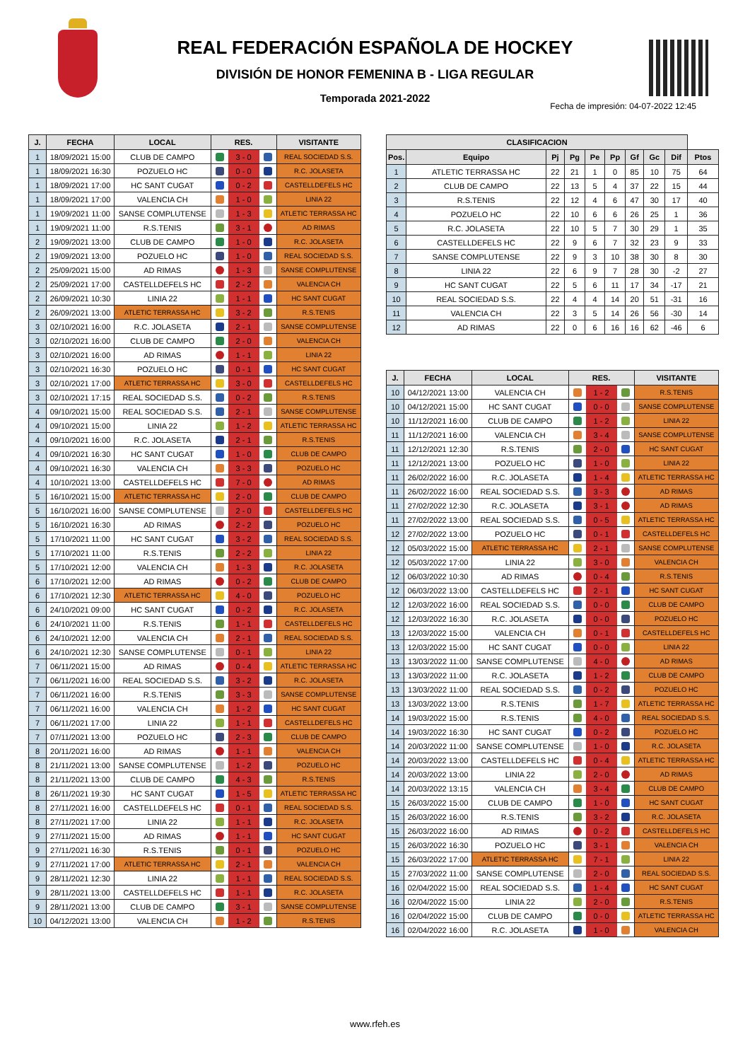REAL FEDERACIÓN ESPAÑOLA DE HOCKEY
DIVISIÓN DE HONOR FEMENINA B - LIGA REGULAR
Temporada 2021-2022
Fecha de impresión: 04-07-2022 12:45
| J. | FECHA | LOCAL | RES. | | | VISITANTE |
| --- | --- | --- | --- | --- | --- | --- |
| 1 | 18/09/2021 15:00 | CLUB DE CAMPO | | 3 - 0 | | REAL SOCIEDAD S.S. |
| 1 | 18/09/2021 16:30 | POZUELO HC | | 0 - 0 | | R.C. JOLASETA |
| 1 | 18/09/2021 17:00 | HC SANT CUGAT | | 0 - 2 | | CASTELLDEFELS HC |
| 1 | 18/09/2021 17:00 | VALENCIA CH | | 1 - 0 | | LINIA 22 |
| 1 | 19/09/2021 11:00 | SANSE COMPLUTENSE | | 1 - 3 | | ATLETIC TERRASSA HC |
| 1 | 19/09/2021 11:00 | R.S.TENIS | | 3 - 1 | | AD RIMAS |
| 2 | 19/09/2021 13:00 | CLUB DE CAMPO | | 1 - 0 | | R.C. JOLASETA |
| 2 | 19/09/2021 13:00 | POZUELO HC | | 1 - 0 | | REAL SOCIEDAD S.S. |
| 2 | 25/09/2021 15:00 | AD RIMAS | | 1 - 3 | | SANSE COMPLUTENSE |
| 2 | 25/09/2021 17:00 | CASTELLDEFELS HC | | 2 - 2 | | VALENCIA CH |
| 2 | 26/09/2021 10:30 | LINIA 22 | | 1 - 1 | | HC SANT CUGAT |
| 2 | 26/09/2021 13:00 | ATLETIC TERRASSA HC | | 3 - 2 | | R.S.TENIS |
| 3 | 02/10/2021 16:00 | R.C. JOLASETA | | 2 - 1 | | SANSE COMPLUTENSE |
| 3 | 02/10/2021 16:00 | CLUB DE CAMPO | | 2 - 0 | | VALENCIA CH |
| 3 | 02/10/2021 16:00 | AD RIMAS | | 1 - 1 | | LINIA 22 |
| 3 | 02/10/2021 16:30 | POZUELO HC | | 0 - 1 | | HC SANT CUGAT |
| 3 | 02/10/2021 17:00 | ATLETIC TERRASSA HC | | 3 - 0 | | CASTELLDEFELS HC |
| 3 | 02/10/2021 17:15 | REAL SOCIEDAD S.S. | | 0 - 2 | | R.S.TENIS |
| 4 | 09/10/2021 15:00 | REAL SOCIEDAD S.S. | | 2 - 1 | | SANSE COMPLUTENSE |
| 4 | 09/10/2021 15:00 | LINIA 22 | | 1 - 2 | | ATLETIC TERRASSA HC |
| 4 | 09/10/2021 16:00 | R.C. JOLASETA | | 2 - 1 | | R.S.TENIS |
| 4 | 09/10/2021 16:30 | HC SANT CUGAT | | 1 - 0 | | CLUB DE CAMPO |
| 4 | 09/10/2021 16:30 | VALENCIA CH | | 3 - 3 | | POZUELO HC |
| 4 | 10/10/2021 13:00 | CASTELLDEFELS HC | | 7 - 0 | | AD RIMAS |
| 5 | 16/10/2021 15:00 | ATLETIC TERRASSA HC | | 2 - 0 | | CLUB DE CAMPO |
| 5 | 16/10/2021 16:00 | SANSE COMPLUTENSE | | 2 - 0 | | CASTELLDEFELS HC |
| 5 | 16/10/2021 16:30 | AD RIMAS | | 2 - 2 | | POZUELO HC |
| 5 | 17/10/2021 11:00 | HC SANT CUGAT | | 3 - 2 | | REAL SOCIEDAD S.S. |
| 5 | 17/10/2021 11:00 | R.S.TENIS | | 2 - 2 | | LINIA 22 |
| 5 | 17/10/2021 12:00 | VALENCIA CH | | 1 - 3 | | R.C. JOLASETA |
| 6 | 17/10/2021 12:00 | AD RIMAS | | 0 - 2 | | CLUB DE CAMPO |
| 6 | 17/10/2021 12:30 | ATLETIC TERRASSA HC | | 4 - 0 | | POZUELO HC |
| 6 | 24/10/2021 09:00 | HC SANT CUGAT | | 0 - 2 | | R.C. JOLASETA |
| 6 | 24/10/2021 11:00 | R.S.TENIS | | 1 - 1 | | CASTELLDEFELS HC |
| 6 | 24/10/2021 12:00 | VALENCIA CH | | 2 - 1 | | REAL SOCIEDAD S.S. |
| 6 | 24/10/2021 12:30 | SANSE COMPLUTENSE | | 0 - 1 | | LINIA 22 |
| 7 | 06/11/2021 15:00 | AD RIMAS | | 0 - 4 | | ATLETIC TERRASSA HC |
| 7 | 06/11/2021 16:00 | REAL SOCIEDAD S.S. | | 3 - 2 | | R.C. JOLASETA |
| 7 | 06/11/2021 16:00 | R.S.TENIS | | 3 - 3 | | SANSE COMPLUTENSE |
| 7 | 06/11/2021 16:00 | VALENCIA CH | | 1 - 2 | | HC SANT CUGAT |
| 7 | 06/11/2021 17:00 | LINIA 22 | | 1 - 1 | | CASTELLDEFELS HC |
| 7 | 07/11/2021 13:00 | POZUELO HC | | 2 - 3 | | CLUB DE CAMPO |
| 8 | 20/11/2021 16:00 | AD RIMAS | | 1 - 1 | | VALENCIA CH |
| 8 | 21/11/2021 13:00 | SANSE COMPLUTENSE | | 1 - 2 | | POZUELO HC |
| 8 | 21/11/2021 13:00 | CLUB DE CAMPO | | 4 - 3 | | R.S.TENIS |
| 8 | 26/11/2021 19:30 | HC SANT CUGAT | | 1 - 5 | | ATLETIC TERRASSA HC |
| 8 | 27/11/2021 16:00 | CASTELLDEFELS HC | | 0 - 1 | | REAL SOCIEDAD S.S. |
| 8 | 27/11/2021 17:00 | LINIA 22 | | 1 - 1 | | R.C. JOLASETA |
| 9 | 27/11/2021 15:00 | AD RIMAS | | 1 - 1 | | HC SANT CUGAT |
| 9 | 27/11/2021 16:30 | R.S.TENIS | | 0 - 1 | | POZUELO HC |
| 9 | 27/11/2021 17:00 | ATLETIC TERRASSA HC | | 2 - 1 | | VALENCIA CH |
| 9 | 28/11/2021 12:30 | LINIA 22 | | 1 - 1 | | REAL SOCIEDAD S.S. |
| 9 | 28/11/2021 13:00 | CASTELLDEFELS HC | | 1 - 1 | | R.C. JOLASETA |
| 9 | 28/11/2021 13:00 | CLUB DE CAMPO | | 3 - 1 | | SANSE COMPLUTENSE |
| 10 | 04/12/2021 13:00 | VALENCIA CH | | 1 - 2 | | R.S.TENIS |
| CLASIFICACION | | | | | | | | | |
| --- | --- | --- | --- | --- | --- | --- | --- | --- | --- |
| Pos. | Equipo | Pj | Pg | Pe | Pp | Gf | Gc | Dif | Ptos |
| 1 | ATLETIC TERRASSA HC | 22 | 21 | 1 | 0 | 85 | 10 | 75 | 64 |
| 2 | CLUB DE CAMPO | 22 | 13 | 5 | 4 | 37 | 22 | 15 | 44 |
| 3 | R.S.TENIS | 22 | 12 | 4 | 6 | 47 | 30 | 17 | 40 |
| 4 | POZUELO HC | 22 | 10 | 6 | 6 | 26 | 25 | 1 | 36 |
| 5 | R.C. JOLASETA | 22 | 10 | 5 | 7 | 30 | 29 | 1 | 35 |
| 6 | CASTELLDEFELS HC | 22 | 9 | 6 | 7 | 32 | 23 | 9 | 33 |
| 7 | SANSE COMPLUTENSE | 22 | 9 | 3 | 10 | 38 | 30 | 8 | 30 |
| 8 | LINIA 22 | 22 | 6 | 9 | 7 | 28 | 30 | -2 | 27 |
| 9 | HC SANT CUGAT | 22 | 5 | 6 | 11 | 17 | 34 | -17 | 21 |
| 10 | REAL SOCIEDAD S.S. | 22 | 4 | 4 | 14 | 20 | 51 | -31 | 16 |
| 11 | VALENCIA CH | 22 | 3 | 5 | 14 | 26 | 56 | -30 | 14 |
| 12 | AD RIMAS | 22 | 0 | 6 | 16 | 16 | 62 | -46 | 6 |
| J. | FECHA | LOCAL | RES. | | | VISITANTE |
| --- | --- | --- | --- | --- | --- | --- |
| 10 | 04/12/2021 13:00 | VALENCIA CH | | 1 - 2 | | R.S.TENIS |
| 10 | 04/12/2021 15:00 | HC SANT CUGAT | | 0 - 0 | | SANSE COMPLUTENSE |
| 10 | 11/12/2021 16:00 | CLUB DE CAMPO | | 1 - 2 | | LINIA 22 |
| 11 | 11/12/2021 16:00 | VALENCIA CH | | 3 - 4 | | SANSE COMPLUTENSE |
| 11 | 12/12/2021 12:30 | R.S.TENIS | | 2 - 0 | | HC SANT CUGAT |
| 11 | 12/12/2021 13:00 | POZUELO HC | | 1 - 0 | | LINIA 22 |
| 11 | 26/02/2022 16:00 | R.C. JOLASETA | | 1 - 4 | | ATLETIC TERRASSA HC |
| 11 | 26/02/2022 16:00 | REAL SOCIEDAD S.S. | | 3 - 3 | | AD RIMAS |
| 11 | 27/02/2022 12:30 | R.C. JOLASETA | | 3 - 1 | | AD RIMAS |
| 11 | 27/02/2022 13:00 | REAL SOCIEDAD S.S. | | 0 - 5 | | ATLETIC TERRASSA HC |
| 12 | 27/02/2022 13:00 | POZUELO HC | | 0 - 1 | | CASTELLDEFELS HC |
| 12 | 05/03/2022 15:00 | ATLETIC TERRASSA HC | | 2 - 1 | | SANSE COMPLUTENSE |
| 12 | 05/03/2022 17:00 | LINIA 22 | | 3 - 0 | | VALENCIA CH |
| 12 | 06/03/2022 10:30 | AD RIMAS | | 0 - 4 | | R.S.TENIS |
| 12 | 06/03/2022 13:00 | CASTELLDEFELS HC | | 2 - 1 | | HC SANT CUGAT |
| 12 | 12/03/2022 16:00 | REAL SOCIEDAD S.S. | | 0 - 0 | | CLUB DE CAMPO |
| 12 | 12/03/2022 16:30 | R.C. JOLASETA | | 0 - 0 | | POZUELO HC |
| 13 | 12/03/2022 15:00 | VALENCIA CH | | 0 - 1 | | CASTELLDEFELS HC |
| 13 | 12/03/2022 15:00 | HC SANT CUGAT | | 0 - 0 | | LINIA 22 |
| 13 | 13/03/2022 11:00 | SANSE COMPLUTENSE | | 4 - 0 | | AD RIMAS |
| 13 | 13/03/2022 11:00 | R.C. JOLASETA | | 1 - 2 | | CLUB DE CAMPO |
| 13 | 13/03/2022 11:00 | REAL SOCIEDAD S.S. | | 0 - 2 | | POZUELO HC |
| 13 | 13/03/2022 13:00 | R.S.TENIS | | 1 - 7 | | ATLETIC TERRASSA HC |
| 14 | 19/03/2022 15:00 | R.S.TENIS | | 4 - 0 | | REAL SOCIEDAD S.S. |
| 14 | 19/03/2022 16:30 | HC SANT CUGAT | | 0 - 2 | | POZUELO HC |
| 14 | 20/03/2022 11:00 | SANSE COMPLUTENSE | | 1 - 0 | | R.C. JOLASETA |
| 14 | 20/03/2022 13:00 | CASTELLDEFELS HC | | 0 - 4 | | ATLETIC TERRASSA HC |
| 14 | 20/03/2022 13:00 | LINIA 22 | | 2 - 0 | | AD RIMAS |
| 14 | 20/03/2022 13:15 | VALENCIA CH | | 3 - 4 | | CLUB DE CAMPO |
| 15 | 26/03/2022 15:00 | CLUB DE CAMPO | | 1 - 0 | | HC SANT CUGAT |
| 15 | 26/03/2022 16:00 | R.S.TENIS | | 3 - 2 | | R.C. JOLASETA |
| 15 | 26/03/2022 16:00 | AD RIMAS | | 0 - 2 | | CASTELLDEFELS HC |
| 15 | 26/03/2022 16:30 | POZUELO HC | | 3 - 1 | | VALENCIA CH |
| 15 | 26/03/2022 17:00 | ATLETIC TERRASSA HC | | 7 - 1 | | LINIA 22 |
| 15 | 27/03/2022 11:00 | SANSE COMPLUTENSE | | 2 - 0 | | REAL SOCIEDAD S.S. |
| 16 | 02/04/2022 15:00 | REAL SOCIEDAD S.S. | | 1 - 4 | | HC SANT CUGAT |
| 16 | 02/04/2022 15:00 | LINIA 22 | | 2 - 0 | | R.S.TENIS |
| 16 | 02/04/2022 15:00 | CLUB DE CAMPO | | 0 - 0 | | ATLETIC TERRASSA HC |
| 16 | 02/04/2022 16:00 | R.C. JOLASETA | | 1 - 0 | | VALENCIA CH |
www.rfeh.es